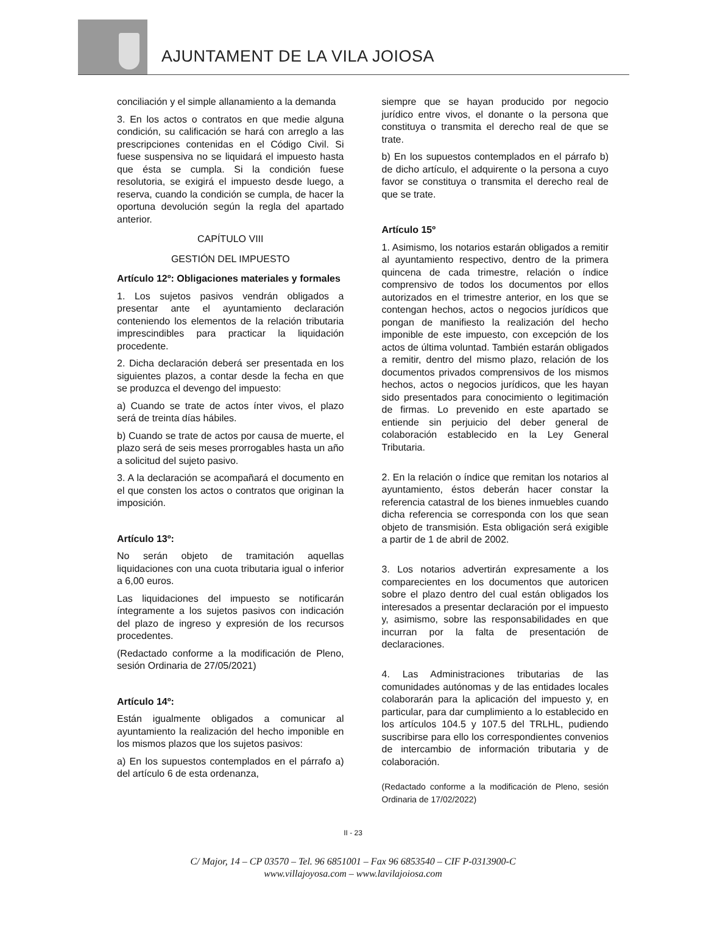AJUNTAMENT DE LA VILA JOIOSA
conciliación y el simple allanamiento a la demanda
3. En los actos o contratos en que medie alguna condición, su calificación se hará con arreglo a las prescripciones contenidas en el Código Civil. Si fuese suspensiva no se liquidará el impuesto hasta que ésta se cumpla. Si la condición fuese resolutoria, se exigirá el impuesto desde luego, a reserva, cuando la condición se cumpla, de hacer la oportuna devolución según la regla del apartado anterior.
CAPÍTULO VIII
GESTIÓN DEL IMPUESTO
Artículo 12º: Obligaciones materiales y formales
1. Los sujetos pasivos vendrán obligados a presentar ante el ayuntamiento declaración conteniendo los elementos de la relación tributaria imprescindibles para practicar la liquidación procedente.
2. Dicha declaración deberá ser presentada en los siguientes plazos, a contar desde la fecha en que se produzca el devengo del impuesto:
a) Cuando se trate de actos ínter vivos, el plazo será de treinta días hábiles.
b) Cuando se trate de actos por causa de muerte, el plazo será de seis meses prorrogables hasta un año a solicitud del sujeto pasivo.
3. A la declaración se acompañará el documento en el que consten los actos o contratos que originan la imposición.
Artículo 13º:
No serán objeto de tramitación aquellas liquidaciones con una cuota tributaria igual o inferior a 6,00 euros.
Las liquidaciones del impuesto se notificarán íntegramente a los sujetos pasivos con indicación del plazo de ingreso y expresión de los recursos procedentes.
(Redactado conforme a la modificación de Pleno, sesión Ordinaria de 27/05/2021)
Artículo 14º:
Están igualmente obligados a comunicar al ayuntamiento la realización del hecho imponible en los mismos plazos que los sujetos pasivos:
a) En los supuestos contemplados en el párrafo a) del artículo 6 de esta ordenanza,
siempre que se hayan producido por negocio jurídico entre vivos, el donante o la persona que constituya o transmita el derecho real de que se trate.
b) En los supuestos contemplados en el párrafo b) de dicho artículo, el adquirente o la persona a cuyo favor se constituya o transmita el derecho real de que se trate.
Artículo 15º
1. Asimismo, los notarios estarán obligados a remitir al ayuntamiento respectivo, dentro de la primera quincena de cada trimestre, relación o índice comprensivo de todos los documentos por ellos autorizados en el trimestre anterior, en los que se contengan hechos, actos o negocios jurídicos que pongan de manifiesto la realización del hecho imponible de este impuesto, con excepción de los actos de última voluntad. También estarán obligados a remitir, dentro del mismo plazo, relación de los documentos privados comprensivos de los mismos hechos, actos o negocios jurídicos, que les hayan sido presentados para conocimiento o legitimación de firmas. Lo prevenido en este apartado se entiende sin perjuicio del deber general de colaboración establecido en la Ley General Tributaria.
2. En la relación o índice que remitan los notarios al ayuntamiento, éstos deberán hacer constar la referencia catastral de los bienes inmuebles cuando dicha referencia se corresponda con los que sean objeto de transmisión. Esta obligación será exigible a partir de 1 de abril de 2002.
3. Los notarios advertirán expresamente a los comparecientes en los documentos que autoricen sobre el plazo dentro del cual están obligados los interesados a presentar declaración por el impuesto y, asimismo, sobre las responsabilidades en que incurran por la falta de presentación de declaraciones.
4. Las Administraciones tributarias de las comunidades autónomas y de las entidades locales colaborarán para la aplicación del impuesto y, en particular, para dar cumplimiento a lo establecido en los artículos 104.5 y 107.5 del TRLHL, pudiendo suscribirse para ello los correspondientes convenios de intercambio de información tributaria y de colaboración.
(Redactado conforme a la modificación de Pleno, sesión Ordinaria de 17/02/2022)
II - 23
C/ Major, 14 – CP 03570 – Tel. 96 6851001 – Fax 96 6853540 – CIF P-0313900-C
www.villajoyosa.com – www.lavilajoiosa.com